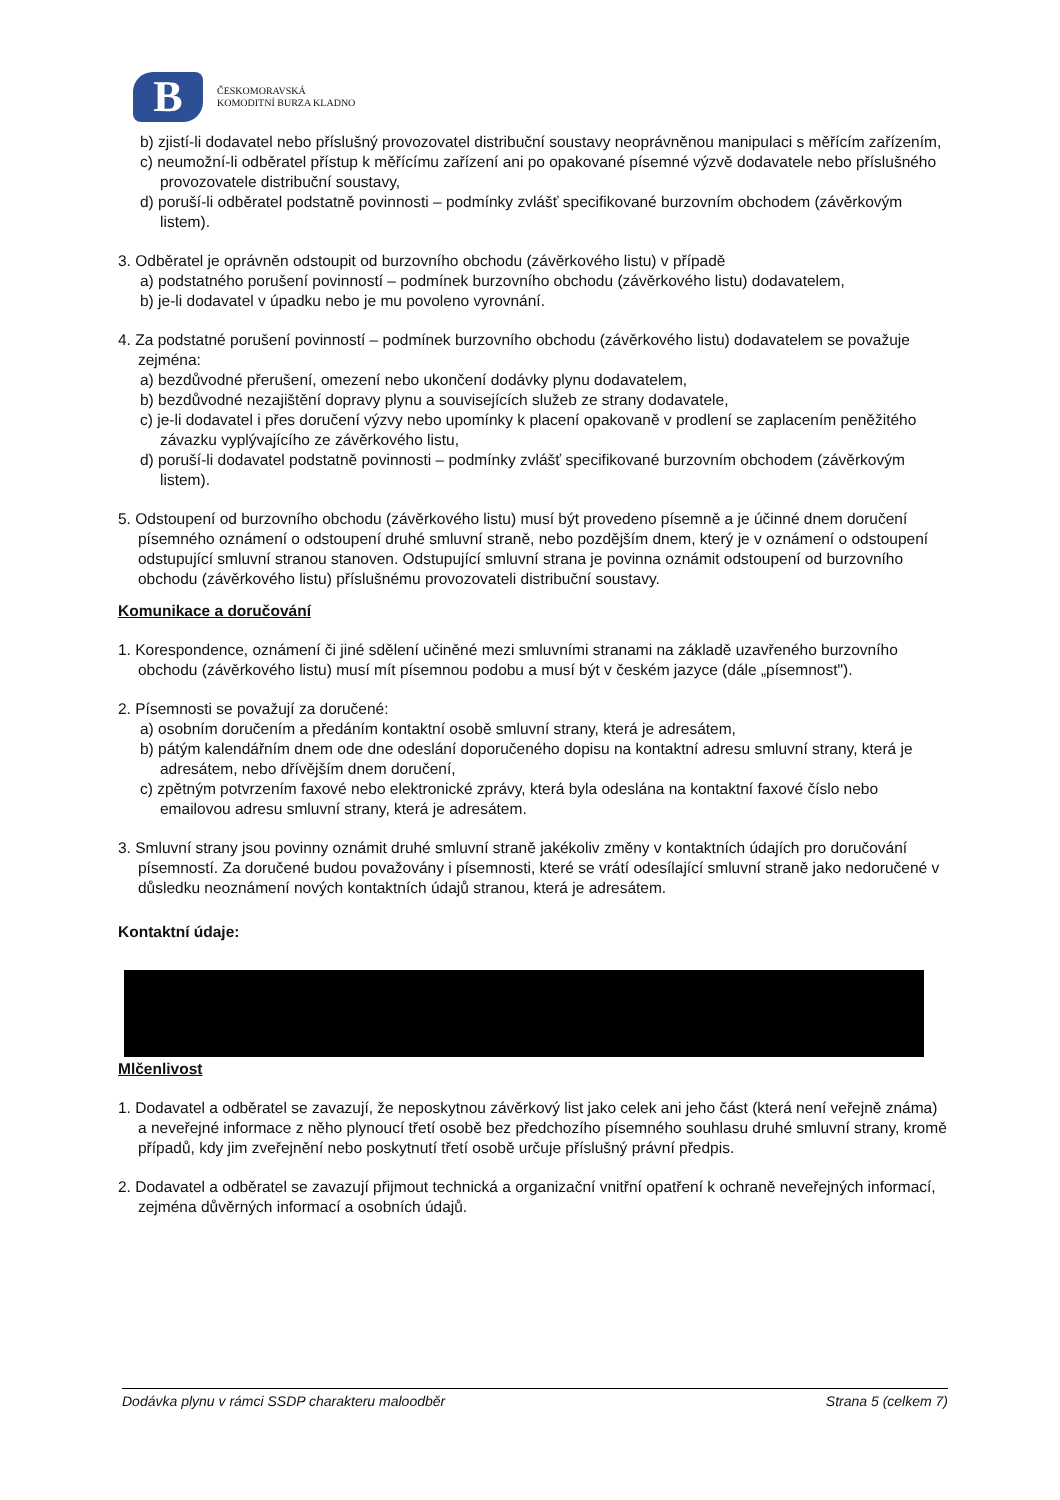B
ČESKOMORAVSKÁ
KOMODITNÍ BURZA KLADNO
b) zjistí-li dodavatel nebo příslušný provozovatel distribuční soustavy neoprávněnou manipulaci s měřícím zařízením,
c) neumožní-li odběratel přístup k měřícímu zařízení ani po opakované písemné výzvě dodavatele nebo příslušného provozovatele distribuční soustavy,
d) poruší-li odběratel podstatně povinnosti – podmínky zvlášť specifikované burzovním obchodem (závěrkovým listem).
3. Odběratel je oprávněn odstoupit od burzovního obchodu (závěrkového listu) v případě
a) podstatného porušení povinností – podmínek burzovního obchodu (závěrkového listu) dodavatelem,
b) je-li dodavatel v úpadku nebo je mu povoleno vyrovnání.
4. Za podstatné porušení povinností – podmínek burzovního obchodu (závěrkového listu) dodavatelem se považuje zejména:
a) bezdůvodné přerušení, omezení nebo ukončení dodávky plynu dodavatelem,
b) bezdůvodné nezajištění dopravy plynu a souvisejících služeb ze strany dodavatele,
c) je-li dodavatel i přes doručení výzvy nebo upomínky k placení opakovaně v prodlení se zaplacením peněžitého závazku vyplývajícího ze závěrkového listu,
d) poruší-li dodavatel podstatně povinnosti – podmínky zvlášť specifikované burzovním obchodem (závěrkovým listem).
5. Odstoupení od burzovního obchodu (závěrkového listu) musí být provedeno písemně a je účinné dnem doručení písemného oznámení o odstoupení druhé smluvní straně, nebo pozdějším dnem, který je v oznámení o odstoupení odstupující smluvní stranou stanoven. Odstupující smluvní strana je povinna oznámit odstoupení od burzovního obchodu (závěrkového listu) příslušnému provozovateli distribuční soustavy.
Komunikace a doručování
1. Korespondence, oznámení či jiné sdělení učiněné mezi smluvními stranami na základě uzavřeného burzovního obchodu (závěrkového listu) musí mít písemnou podobu a musí být v českém jazyce (dále „písemnost").
2. Písemnosti se považují za doručené:
a) osobním doručením a předáním kontaktní osobě smluvní strany, která je adresátem,
b) pátým kalendářním dnem ode dne odeslání doporučeného dopisu na kontaktní adresu smluvní strany, která je adresátem, nebo dřívějším dnem doručení,
c) zpětným potvrzením faxové nebo elektronické zprávy, která byla odeslána na kontaktní faxové číslo nebo emailovou adresu smluvní strany, která je adresátem.
3. Smluvní strany jsou povinny oznámit druhé smluvní straně jakékoliv změny v kontaktních údajích pro doručování písemností. Za doručené budou považovány i písemnosti, které se vrátí odesílající smluvní straně jako nedoručené v důsledku neoznámení nových kontaktních údajů stranou, která je adresátem.
Kontaktní údaje:
Mlčenlivost
1. Dodavatel a odběratel se zavazují, že neposkytnou závěrkový list jako celek ani jeho část (která není veřejně známa) a neveřejné informace z něho plynoucí třetí osobě bez předchozího písemného souhlasu druhé smluvní strany, kromě případů, kdy jim zveřejnění nebo poskytnutí třetí osobě určuje příslušný právní předpis.
2. Dodavatel a odběratel se zavazují přijmout technická a organizační vnitřní opatření k ochraně neveřejných informací, zejména důvěrných informací a osobních údajů.
Dodávka plynu v rámci SSDP charakteru maloodběr Strana 5 (celkem 7)